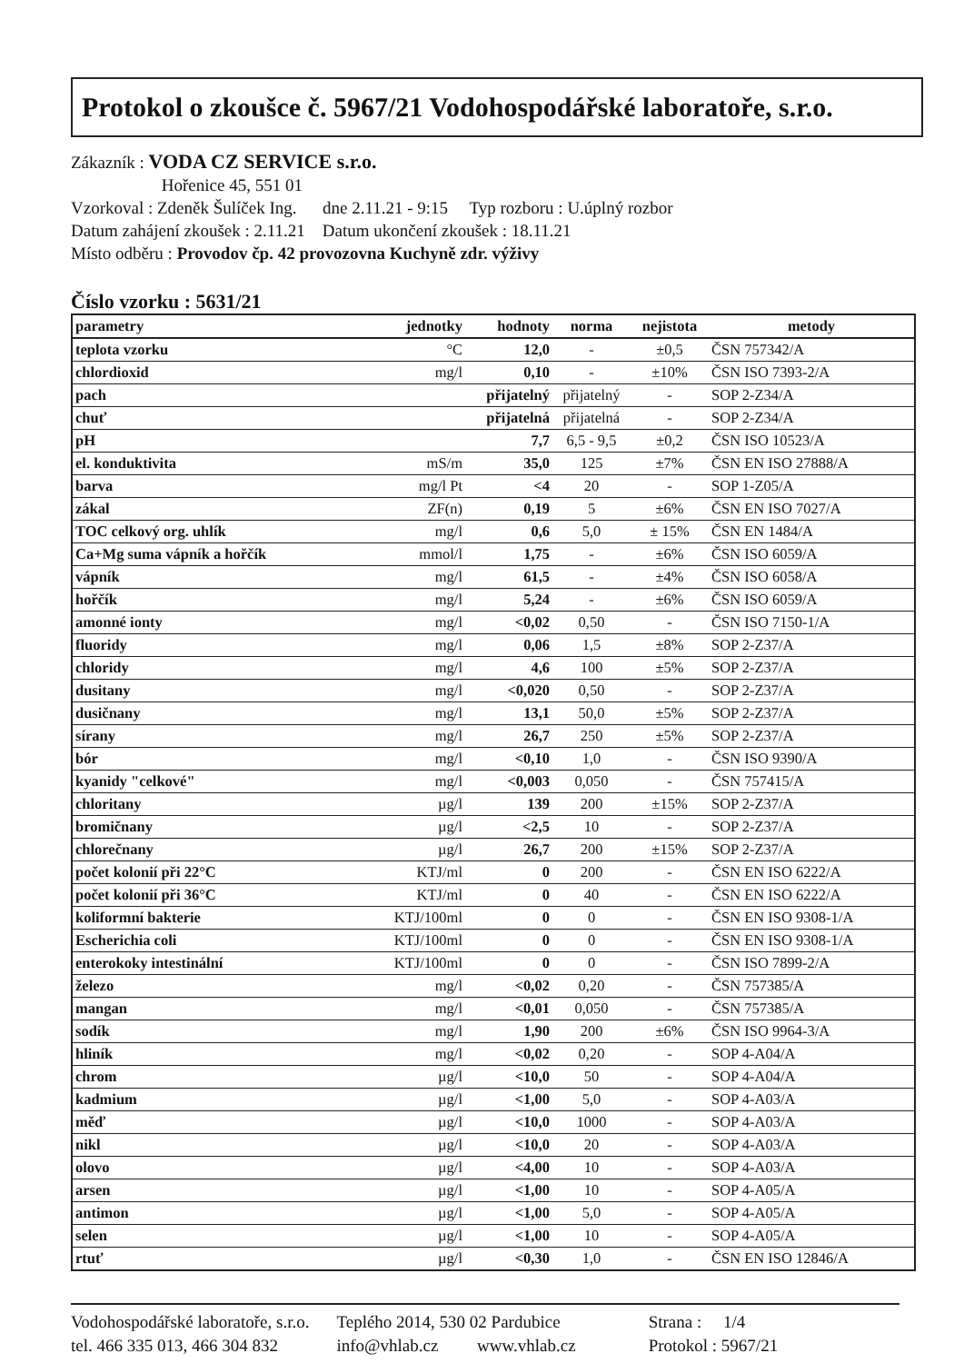Protokol o zkoušce č. 5967/21 Vodohospodářské laboratoře, s.r.o.
Zákazník : VODA CZ SERVICE s.r.o.
Hořenice 45, 551 01
Vzorkoval : Zdeněk Šulíček Ing. dne 2.11.21 - 9:15 Typ rozboru : U.úplný rozbor
Datum zahájení zkoušek : 2.11.21 Datum ukončení zkoušek : 18.11.21
Místo odběru : Provodov čp. 42 provozovna Kuchyně zdr. výživy
Číslo vzorku : 5631/21
| parametry | jednotky | hodnoty | norma | nejistota | metody |
| --- | --- | --- | --- | --- | --- |
| teplota vzorku | °C | 12,0 | - | ±0,5 | ČSN 757342/A |
| chlordioxid | mg/l | 0,10 | - | ±10% | ČSN ISO 7393-2/A |
| pach | | přijatelný | přijatelný | - | SOP 2-Z34/A |
| chuť | | přijatelná | přijatelná | - | SOP 2-Z34/A |
| pH | | 7,7 | 6,5 - 9,5 | ±0,2 | ČSN ISO 10523/A |
| el. konduktivita | mS/m | 35,0 | 125 | ±7% | ČSN EN ISO 27888/A |
| barva | mg/l Pt | <4 | 20 | - | SOP 1-Z05/A |
| zákal | ZF(n) | 0,19 | 5 | ±6% | ČSN EN ISO 7027/A |
| TOC celkový org. uhlík | mg/l | 0,6 | 5,0 | ± 15% | ČSN EN 1484/A |
| Ca+Mg suma vápník a hořčík | mmol/l | 1,75 | - | ±6% | ČSN ISO 6059/A |
| vápník | mg/l | 61,5 | - | ±4% | ČSN ISO 6058/A |
| hořčík | mg/l | 5,24 | - | ±6% | ČSN ISO 6059/A |
| amonné ionty | mg/l | <0,02 | 0,50 | - | ČSN ISO 7150-1/A |
| fluoridy | mg/l | 0,06 | 1,5 | ±8% | SOP 2-Z37/A |
| chloridy | mg/l | 4,6 | 100 | ±5% | SOP 2-Z37/A |
| dusitany | mg/l | <0,020 | 0,50 | - | SOP 2-Z37/A |
| dusičnany | mg/l | 13,1 | 50,0 | ±5% | SOP 2-Z37/A |
| sírany | mg/l | 26,7 | 250 | ±5% | SOP 2-Z37/A |
| bór | mg/l | <0,10 | 1,0 | - | ČSN ISO 9390/A |
| kyanidy "celkové" | mg/l | <0,003 | 0,050 | - | ČSN 757415/A |
| chloritany | µg/l | 139 | 200 | ±15% | SOP 2-Z37/A |
| bromičnany | µg/l | <2,5 | 10 | - | SOP 2-Z37/A |
| chlorečnany | µg/l | 26,7 | 200 | ±15% | SOP 2-Z37/A |
| počet kolonií při 22°C | KTJ/ml | 0 | 200 | - | ČSN EN ISO 6222/A |
| počet kolonií při 36°C | KTJ/ml | 0 | 40 | - | ČSN EN ISO 6222/A |
| koliformní bakterie | KTJ/100ml | 0 | 0 | - | ČSN EN ISO 9308-1/A |
| Escherichia coli | KTJ/100ml | 0 | 0 | - | ČSN EN ISO 9308-1/A |
| enterokoky intestinální | KTJ/100ml | 0 | 0 | - | ČSN ISO 7899-2/A |
| železo | mg/l | <0,02 | 0,20 | - | ČSN 757385/A |
| mangan | mg/l | <0,01 | 0,050 | - | ČSN 757385/A |
| sodík | mg/l | 1,90 | 200 | ±6% | ČSN ISO 9964-3/A |
| hliník | mg/l | <0,02 | 0,20 | - | SOP 4-A04/A |
| chrom | µg/l | <10,0 | 50 | - | SOP 4-A04/A |
| kadmium | µg/l | <1,00 | 5,0 | - | SOP 4-A03/A |
| měď | µg/l | <10,0 | 1000 | - | SOP 4-A03/A |
| nikl | µg/l | <10,0 | 20 | - | SOP 4-A03/A |
| olovo | µg/l | <4,00 | 10 | - | SOP 4-A03/A |
| arsen | µg/l | <1,00 | 10 | - | SOP 4-A05/A |
| antimon | µg/l | <1,00 | 5,0 | - | SOP 4-A05/A |
| selen | µg/l | <1,00 | 10 | - | SOP 4-A05/A |
| rtuť | µg/l | <0,30 | 1,0 | - | ČSN EN ISO 12846/A |
Vodohospodářské laboratoře, s.r.o.
tel. 466 335 013, 466 304 832
Teplého 2014, 530 02 Pardubice
info@vhlab.cz www.vhlab.cz
Strana : 1/4
Protokol : 5967/21